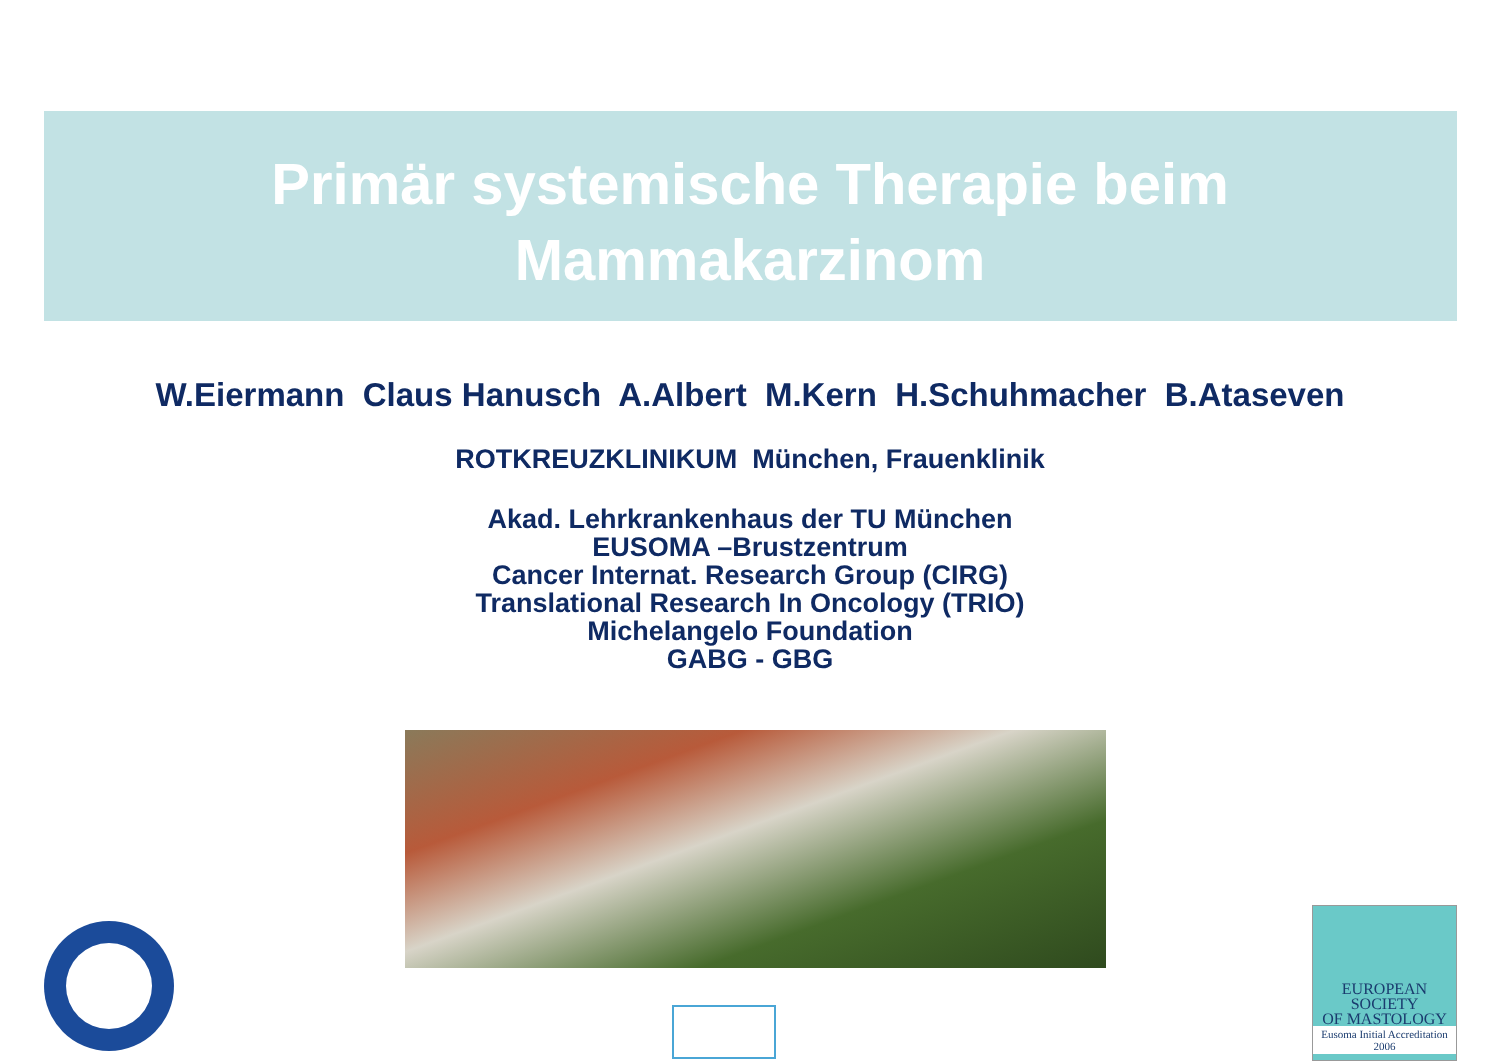Primär systemische Therapie beim
Mammakarzinom
W.Eiermann Claus Hanusch A.Albert M.Kern H.Schuhmacher B.Ataseven
ROTKREUZKLINIKUM München, Frauenklinik
Akad. Lehrkrankenhaus der TU München
EUSOMA –Brustzentrum
Cancer Internat. Research Group (CIRG)
Translational Research In Oncology (TRIO)
Michelangelo Foundation
GABG - GBG
EUROPEAN
SOCIETY
OF MASTOLOGY
Eusoma Initial Accreditation
2006